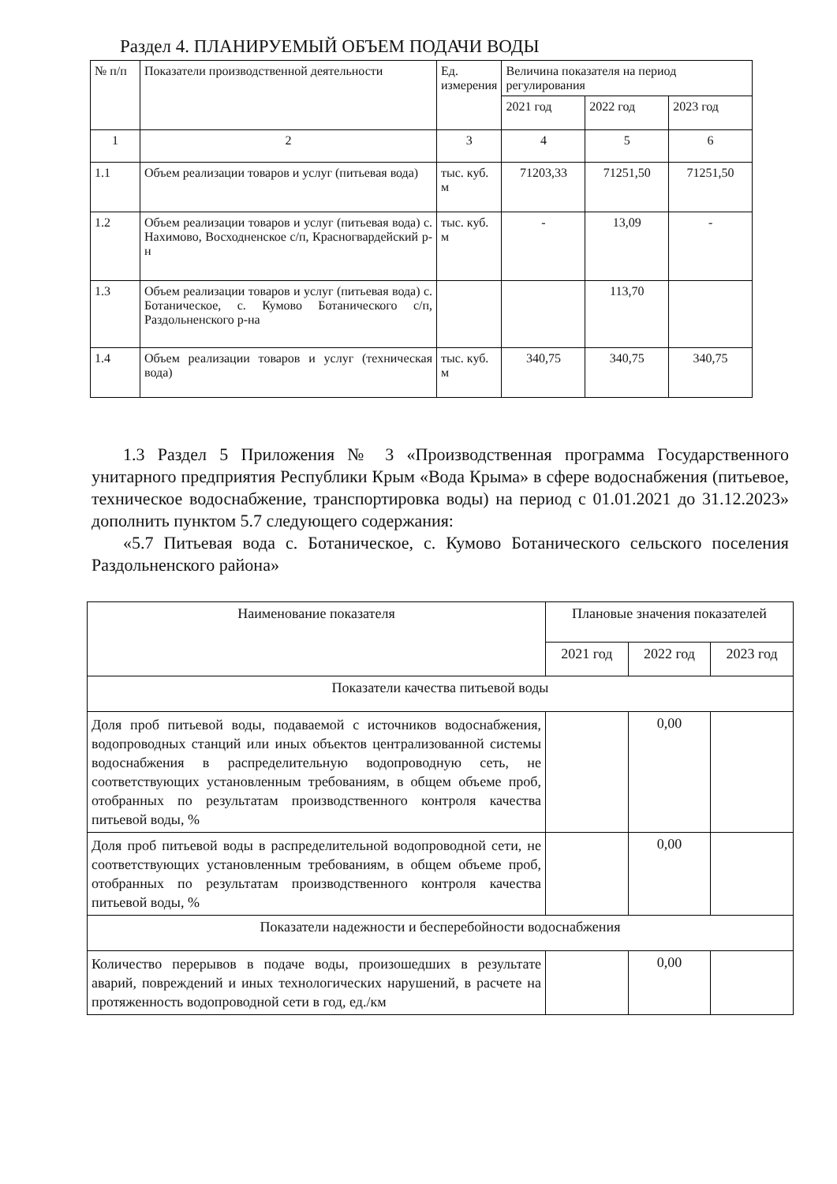Раздел 4. ПЛАНИРУЕМЫЙ ОБЪЕМ ПОДАЧИ ВОДЫ
| № п/п | Показатели производственной деятельности | Ед. измерения | Величина показателя на период регулирования | | |
| --- | --- | --- | --- | --- | --- |
| | | | 2021 год | 2022 год | 2023 год |
| 1 | 2 | 3 | 4 | 5 | 6 |
| 1.1 | Объем реализации товаров и услуг (питьевая вода) | тыс. куб. м | 71203,33 | 71251,50 | 71251,50 |
| 1.2 | Объем реализации товаров и услуг (питьевая вода) с. Нахимово, Восходненское с/п, Красногвардейский р-н | тыс. куб. м | - | 13,09 | - |
| 1.3 | Объем реализации товаров и услуг (питьевая вода) с. Ботаническое, с. Кумово Ботанического с/п, Раздольненского р-на | | | 113,70 | |
| 1.4 | Объем реализации товаров и услуг (техническая вода) | тыс. куб. м | 340,75 | 340,75 | 340,75 |
1.3 Раздел 5 Приложения № 3 «Производственная программа Государственного унитарного предприятия Республики Крым «Вода Крыма» в сфере водоснабжения (питьевое, техническое водоснабжение, транспортировка воды) на период с 01.01.2021 до 31.12.2023» дополнить пунктом 5.7 следующего содержания:
«5.7 Питьевая вода с. Ботаническое, с. Кумово Ботанического сельского поселения Раздольненского района»
| Наименование показателя | Плановые значения показателей | | |
| --- | --- | --- | --- |
| | 2021 год | 2022 год | 2023 год |
| Показатели качества питьевой воды | | | |
| Доля проб питьевой воды, подаваемой с источников водоснабжения, водопроводных станций или иных объектов централизованной системы водоснабжения в распределительную водопроводную сеть, не соответствующих установленным требованиям, в общем объеме проб, отобранных по результатам производственного контроля качества питьевой воды, % | | 0,00 | |
| Доля проб питьевой воды в распределительной водопроводной сети, не соответствующих установленным требованиям, в общем объеме проб, отобранных по результатам производственного контроля качества питьевой воды, % | | 0,00 | |
| Показатели надежности и бесперебойности водоснабжения | | | |
| Количество перерывов в подаче воды, произошедших в результате аварий, повреждений и иных технологических нарушений, в расчете на протяженность водопроводной сети в год, ед./км | | 0,00 | |